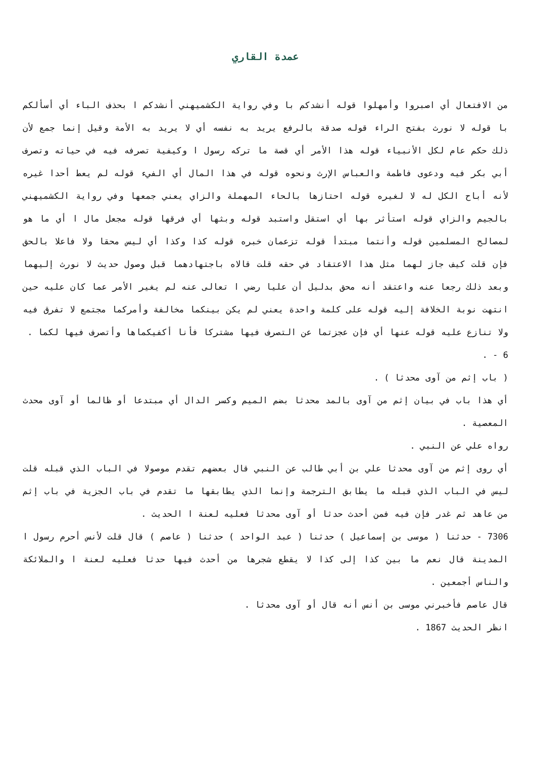عمدة القاري
من الافتعال أي اصبروا وأمهلوا قوله أنشدكم با وفي رواية الكشميهني أنشدكم ا بحذف الباء أي أسألكم با قوله لا نورث بفتح الراء قوله صدقة بالرفع يريد به نفسه أي لا يريد به الأمة وقيل إنما جمع لأن ذلك حكم عام لكل الأنبياء قوله هذا الأمر أي قصة ما تركه رسول ا وكيفية تصرفه فيه في حياته وتصرف أبي بكر فيه ودعوى فاطمة والعباس الإرث ونحوه قوله في هذا المال أي الفيء قوله لم يعط أحدا غيره لأنه أباح الكل له لا لغيره قوله احتازها بالحاء المهملة والزاي يعني جمعها وفي رواية الكشميهني بالجيم والزاي قوله استأثر بها أي استقل واستبد قوله وبثها أي فرقها قوله مجعل مال ا أي ما هو لمصالح المسلمين قوله وأنتما مبتدأ قوله تزعمان خبره قوله كذا وكذا أي ليس محقا ولا فاعلا بالحق فإن قلت كيف جاز لهما مثل هذا الاعتقاد في حقه قلت قالاه باجتهادهما قبل وصول حديث لا نورث إليهما وبعد ذلك رجعا عنه واعتقد أنه محق بدليل أن عليا رضي ا تعالى عنه لم يغير الأمر عما كان عليه حين انتهت نوبة الخلافة إليه قوله على كلمة واحدة يعني لم يكن بينكما مخالفة وأمركما مجتمع لا تفرق فيه ولا تنازع عليه قوله عنها أي فإن عجزتما عن التصرف فيها مشتركا فأنا أكفيكماها وأتصرف فيها لكما .
6 - .
( باب إثم من آوى محدثا ) .
أي هذا باب في بيان إثم من آوى بالمد محدثا بضم الميم وكسر الدال أي مبتدعا أو ظالما أو آوى محدث المعصية .
رواه علي عن النبي .
أي روى إثم من آوى محدثا علي بن أبي طالب عن النبي قال بعضهم تقدم موصولا في الباب الذي قبله قلت ليس في الباب الذي قبله ما يطابق الترجمة وإنما الذي يطابقها ما تقدم في باب الجزية في باب إثم من عاهد ثم غدر فإن فيه فمن أحدث حدثا أو آوى محدثا فعليه لعنة ا الحديث .
7306 - حدثنا ( موسى بن إسماعيل ) حدثنا ( عبد الواحد ) حدثنا ( عاصم ) قال قلت لأنس أحرم رسول ا المدينة قال نعم ما بين كذا إلى كذا لا يقطع شجرها من أحدث فيها حدثا فعليه لعنة ا والملائكة والناس أجمعين .
قال عاصم فأخبرني موسى بن أنس أنه قال أو آوى محدثا .
انظر الحديث 1867 .